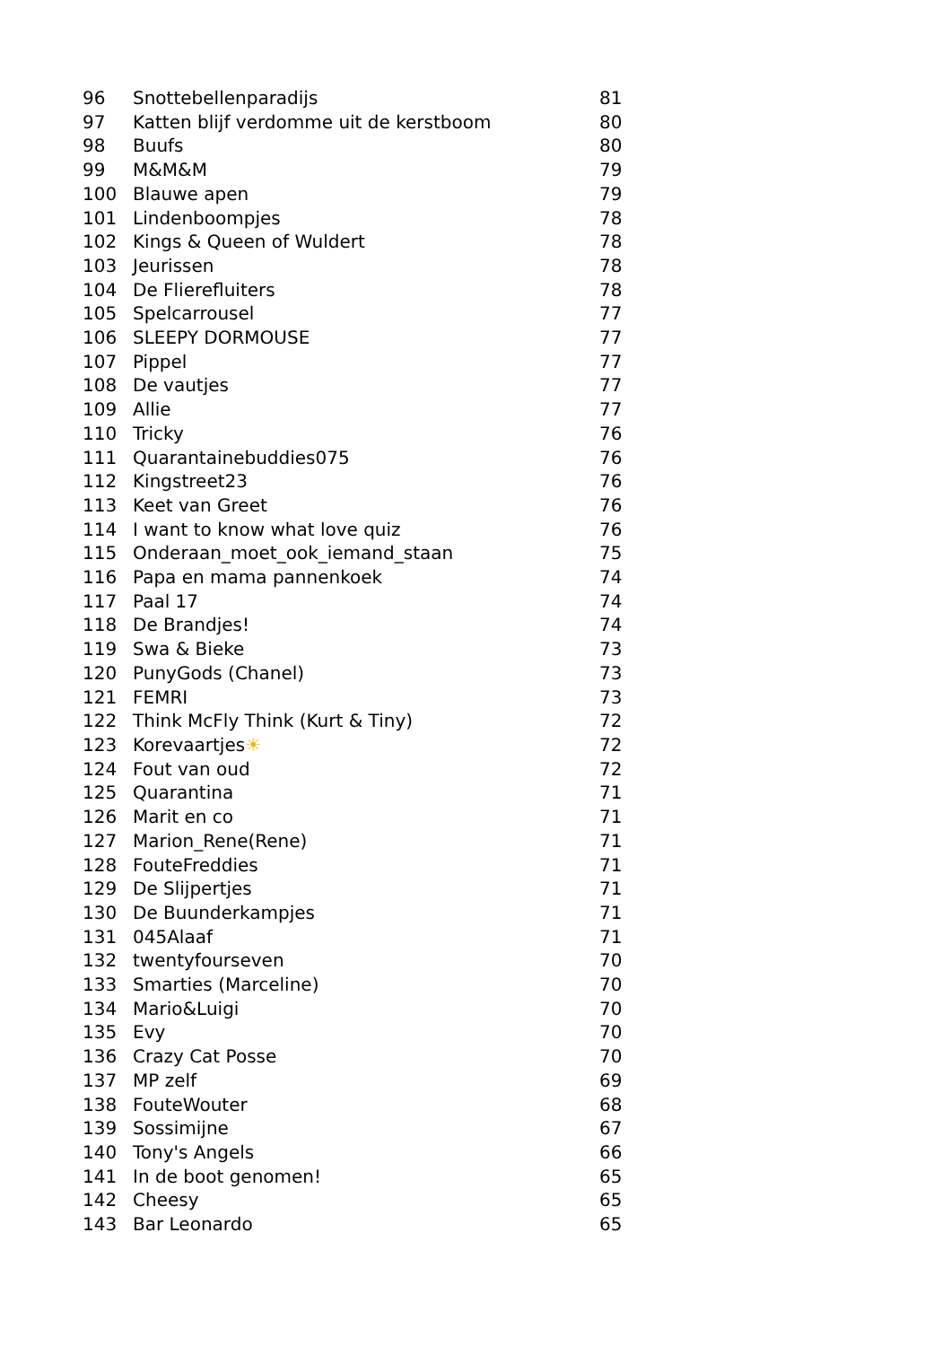| 96 | Snottebellenparadijs | 81 |
| 97 | Katten blijf verdomme uit de kerstboom | 80 |
| 98 | Buufs | 80 |
| 99 | M&M&M | 79 |
| 100 | Blauwe apen | 79 |
| 101 | Lindenboompjes | 78 |
| 102 | Kings & Queen of Wuldert | 78 |
| 103 | Jeurissen | 78 |
| 104 | De Flierefluiters | 78 |
| 105 | Spelcarrousel | 77 |
| 106 | SLEEPY DORMOUSE | 77 |
| 107 | Pippel | 77 |
| 108 | De vautjes | 77 |
| 109 | Allie | 77 |
| 110 | Tricky | 76 |
| 111 | Quarantainebuddies075 | 76 |
| 112 | Kingstreet23 | 76 |
| 113 | Keet van Greet | 76 |
| 114 | I want to know what love quiz | 76 |
| 115 | Onderaan_moet_ook_iemand_staan | 75 |
| 116 | Papa en mama pannenkoek | 74 |
| 117 | Paal 17 | 74 |
| 118 | De Brandjes! | 74 |
| 119 | Swa & Bieke | 73 |
| 120 | PunyGods (Chanel) | 73 |
| 121 | FEMRI | 73 |
| 122 | Think McFly Think (Kurt & Tiny) | 72 |
| 123 | Korevaartjes ☀ | 72 |
| 124 | Fout van oud | 72 |
| 125 | Quarantina | 71 |
| 126 | Marit en co | 71 |
| 127 | Marion_Rene(Rene) | 71 |
| 128 | FouteFreddies | 71 |
| 129 | De Slijpertjes | 71 |
| 130 | De Buunderkampjes | 71 |
| 131 | 045Alaaf | 71 |
| 132 | twentyfourseven | 70 |
| 133 | Smarties (Marceline) | 70 |
| 134 | Mario&Luigi | 70 |
| 135 | Evy | 70 |
| 136 | Crazy Cat Posse | 70 |
| 137 | MP zelf | 69 |
| 138 | FouteWouter | 68 |
| 139 | Sossimijne | 67 |
| 140 | Tony's Angels | 66 |
| 141 | In de boot genomen! | 65 |
| 142 | Cheesy | 65 |
| 143 | Bar Leonardo | 65 |